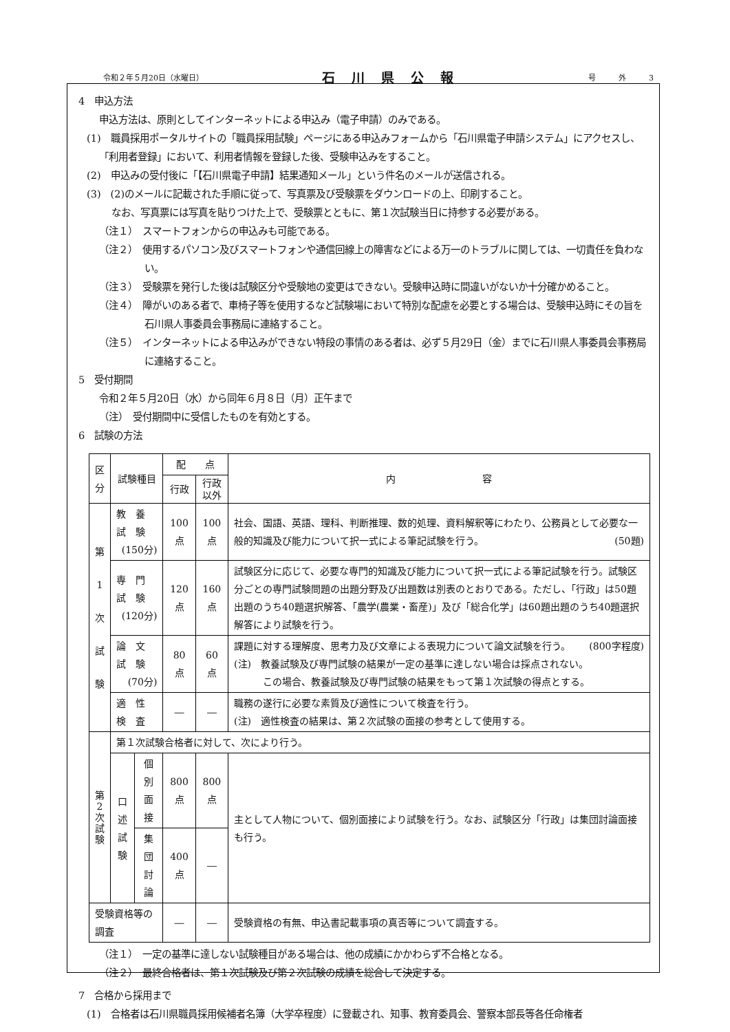令和２年５月20日（水曜日） 石川県公報 号　　　外　　　3
4　申込方法
申込方法は、原則としてインターネットによる申込み（電子申請）のみである。
(1)　職員採用ポータルサイトの「職員採用試験」ページにある申込みフォームから「石川県電子申請システム」にアクセスし、「利用者登録」において、利用者情報を登録した後、受験申込みをすること。
(2)　申込みの受付後に「【石川県電子申請】結果通知メール」という件名のメールが送信される。
(3)　(2)のメールに記載された手順に従って、写真票及び受験票をダウンロードの上、印刷すること。
なお、写真票には写真を貼りつけた上で、受験票とともに、第１次試験当日に持参する必要がある。
（注１）　スマートフォンからの申込みも可能である。
（注２）　使用するパソコン及びスマートフォンや通信回線上の障害などによる万一のトラブルに関しては、一切責任を負わない。
（注３）　受験票を発行した後は試験区分や受験地の変更はできない。受験申込時に間違いがないか十分確かめること。
（注４）　障がいのある者で、車椅子等を使用するなど試験場において特別な配慮を必要とする場合は、受験申込時にその旨を石川県人事委員会事務局に連絡すること。
（注５）　インターネットによる申込みができない特段の事情のある者は、必ず５月29日（金）までに石川県人事委員会事務局に連絡すること。
5　受付期間
令和２年５月20日（水）から同年６月８日（月）正午まで
（注）　受付期間中に受信したものを有効とする。
6　試験の方法
| 区 分 | 試験種目 | | 配 点 | | 内 容 |
| --- | --- | --- | --- | --- | --- |
| | | | 行政 | 行政 以外 | |
| 第 1 次 試 験 | 教 養 試 験 (150分) | | 100点 | 100点 | 社会、国語、英語、理科、判断推理、数的処理、資料解釈等にわたり、公務員として必要な一般的知識及び能力について択一式による筆記試験を行う。 (50題) |
| | 専 門 試 験 (120分) | | 120点 | 160点 | 試験区分に応じて、必要な専門的知識及び能力について択一式による筆記試験を行う。試験区分ごとの専門試験問題の出題分野及び出題数は別表のとおりである。ただし、「行政」は50題出題のうち40題選択解答、「農学(農業・畜産)」及び「総合化学」は60題出題のうち40題選択解答により試験を行う。 |
| | 論 文 試 験 (70分) | | 80点 | 60点 | 課題に対する理解度、思考力及び文章による表現力について論文試験を行う。 (800字程度) (注) 教養試験及び専門試験の結果が一定の基準に達しない場合は採点されない。 この場合、教養試験及び専門試験の結果をもって第１次試験の得点とする。 |
| | 適 性 検 査 | | ― | ― | 職務の遂行に必要な素質及び適性について検査を行う。 (注) 適性検査の結果は、第２次試験の面接の参考として使用する。 |
| 第 2 次 試 験 | 第１次試験合格者に対して、次により行う。 | | | | |
| | 口述 試験 | 個別面接 | 800点 | 800点 | 主として人物について、個別面接により試験を行う。なお、試験区分「行政」は集団討論面接も行う。 |
| | | 集団討論 | 400点 | ― | |
| 受験資格等の調査 | | | ― | ― | 受験資格の有無、申込書記載事項の真否等について調査する。 |
（注１）　一定の基準に達しない試験種目がある場合は、他の成績にかかわらず不合格となる。
（注２）　最終合格者は、第１次試験及び第２次試験の成績を総合して決定する。
7　合格から採用まで
(1)　合格者は石川県職員採用候補者名簿（大学卒程度）に登載され、知事、教育委員会、警察本部長等各任命権者